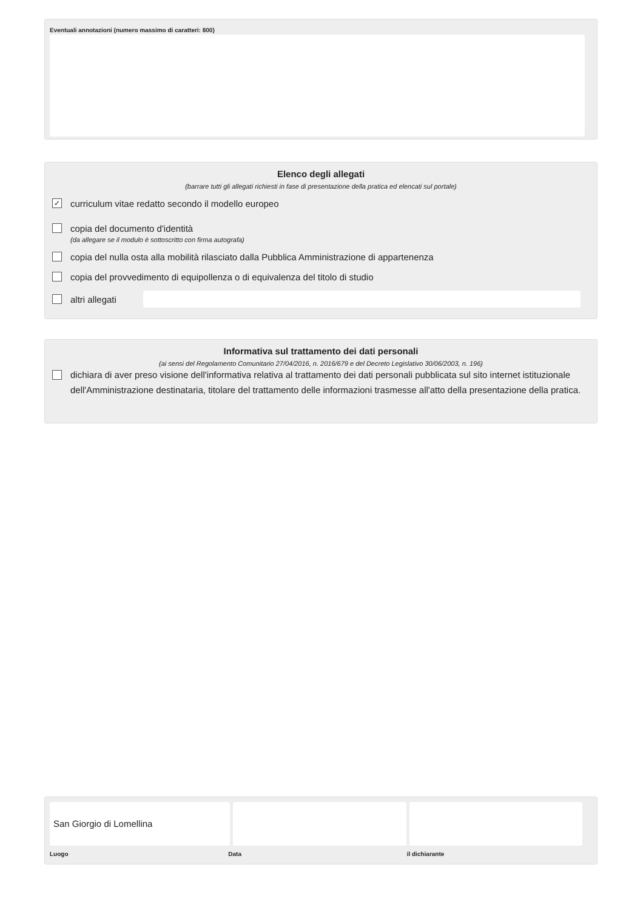Eventuali annotazioni (numero massimo di caratteri: 800)
Elenco degli allegati
(barrare tutti gli allegati richiesti in fase di presentazione della pratica ed elencati sul portale)
✓ curriculum vitae redatto secondo il modello europeo
copia del documento d'identità
(da allegare se il modulo è sottoscritto con firma autografa)
copia del nulla osta alla mobilità rilasciato dalla Pubblica Amministrazione di appartenenza
copia del provvedimento di equipollenza o di equivalenza del titolo di studio
altri allegati
Informativa sul trattamento dei dati personali
(ai sensi del Regolamento Comunitario 27/04/2016, n. 2016/679 e del Decreto Legislativo 30/06/2003, n. 196)
dichiara di aver preso visione dell'informativa relativa al trattamento dei dati personali pubblicata sul sito internet istituzionale dell'Amministrazione destinataria, titolare del trattamento delle informazioni trasmesse all'atto della presentazione della pratica.
San Giorgio di Lomellina
Luogo Data il dichiarante